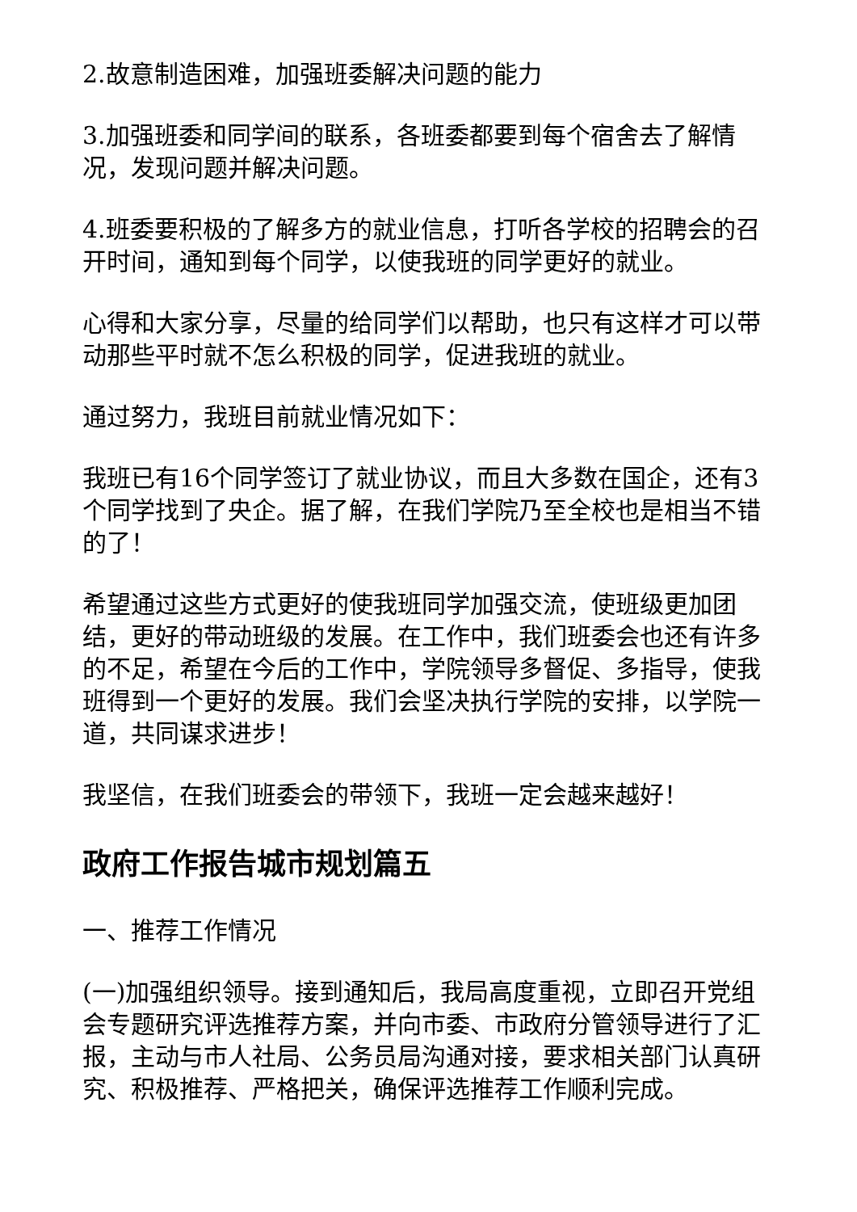2.故意制造困难，加强班委解决问题的能力
3.加强班委和同学间的联系，各班委都要到每个宿舍去了解情况，发现问题并解决问题。
4.班委要积极的了解多方的就业信息，打听各学校的招聘会的召开时间，通知到每个同学，以使我班的同学更好的就业。
心得和大家分享，尽量的给同学们以帮助，也只有这样才可以带动那些平时就不怎么积极的同学，促进我班的就业。
通过努力，我班目前就业情况如下：
我班已有16个同学签订了就业协议，而且大多数在国企，还有3个同学找到了央企。据了解，在我们学院乃至全校也是相当不错的了！
希望通过这些方式更好的使我班同学加强交流，使班级更加团结，更好的带动班级的发展。在工作中，我们班委会也还有许多的不足，希望在今后的工作中，学院领导多督促、多指导，使我班得到一个更好的发展。我们会坚决执行学院的安排，以学院一道，共同谋求进步！
我坚信，在我们班委会的带领下，我班一定会越来越好！
政府工作报告城市规划篇五
一、推荐工作情况
(一)加强组织领导。接到通知后，我局高度重视，立即召开党组会专题研究评选推荐方案，并向市委、市政府分管领导进行了汇报，主动与市人社局、公务员局沟通对接，要求相关部门认真研究、积极推荐、严格把关，确保评选推荐工作顺利完成。